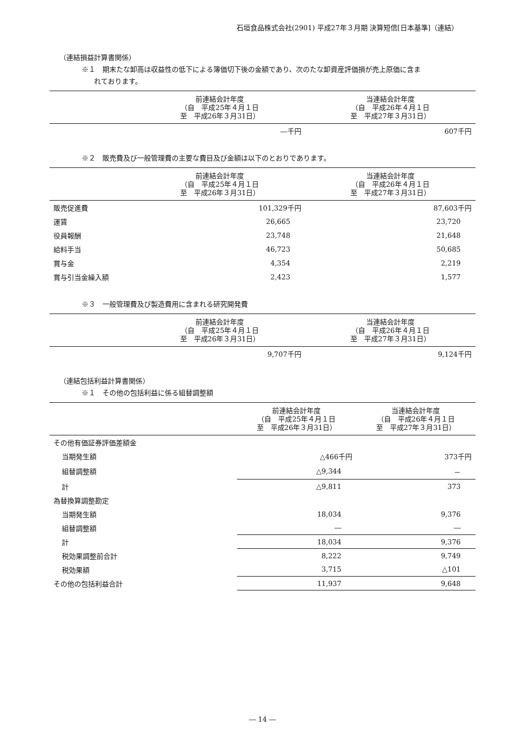石垣食品株式会社(2901) 平成27年３月期 決算短信[日本基準]（連結）
（連結損益計算書関係）
※１　期末たな卸高は収益性の低下による簿価切下後の金額であり、次のたな卸資産評価損が売上原価に含ま
れております。
| | 前連結会計年度 （自 平成25年４月１日 至 平成26年３月31日） | 当連結会計年度 （自 平成26年４月１日 至 平成27年３月31日） |
| --- | --- | --- |
| | ―千円 | 607千円 |
※２　販売費及び一般管理費の主要な費目及び金額は以下のとおりであります。
| | 前連結会計年度 （自 平成25年４月１日 至 平成26年３月31日） | 当連結会計年度 （自 平成26年４月１日 至 平成27年３月31日） |
| --- | --- | --- |
| 販売促進費 | 101,329千円 | 87,603千円 |
| 運賃 | 26,665 | 23,720 |
| 役員報酬 | 23,748 | 21,648 |
| 給料手当 | 46,723 | 50,685 |
| 賞与金 | 4,354 | 2,219 |
| 賞与引当金繰入額 | 2,423 | 1,577 |
※３　一般管理費及び製造費用に含まれる研究開発費
| | 前連結会計年度 （自 平成25年４月１日 至 平成26年３月31日） | 当連結会計年度 （自 平成26年４月１日 至 平成27年３月31日） |
| --- | --- | --- |
| | 9,707千円 | 9,124千円 |
（連結包括利益計算書関係）
※１　その他の包括利益に係る組替調整額
| | 前連結会計年度 （自 平成25年４月１日 至 平成26年３月31日） | 当連結会計年度 （自 平成26年４月１日 至 平成27年３月31日） |
| --- | --- | --- |
| その他有価証券評価差額金 | | |
| 当期発生額 | △466千円 | 373千円 |
| 組替調整額 | △9,344 | － |
| 計 | △9,811 | 373 |
| 為替換算調整勘定 | | |
| 当期発生額 | 18,034 | 9,376 |
| 組替調整額 | ― | ― |
| 計 | 18,034 | 9,376 |
| 税効果調整前合計 | 8,222 | 9,749 |
| 税効果額 | 3,715 | △101 |
| その他の包括利益合計 | 11,937 | 9,648 |
― 14 ―